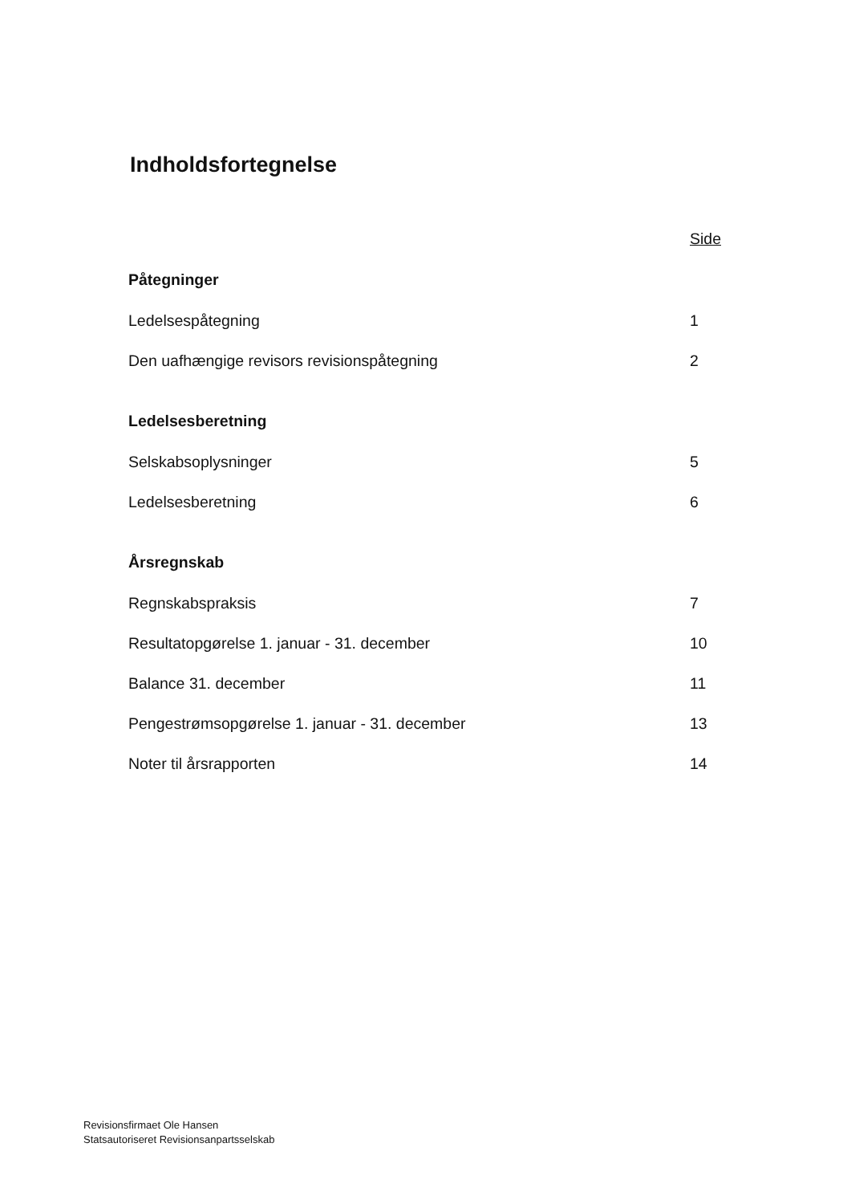Indholdsfortegnelse
| | Side |
| Påtegninger | |
| Ledelsespåtegning | 1 |
| Den uafhængige revisors revisionspåtegning | 2 |
| Ledelsesberetning | |
| Selskabsoplysninger | 5 |
| Ledelsesberetning | 6 |
| Årsregnskab | |
| Regnskabspraksis | 7 |
| Resultatopgørelse 1. januar - 31. december | 10 |
| Balance 31. december | 11 |
| Pengestrømsopgørelse 1. januar - 31. december | 13 |
| Noter til årsrapporten | 14 |
Revisionsfirmaet Ole Hansen
Statsautoriseret Revisionsanpartsselskab